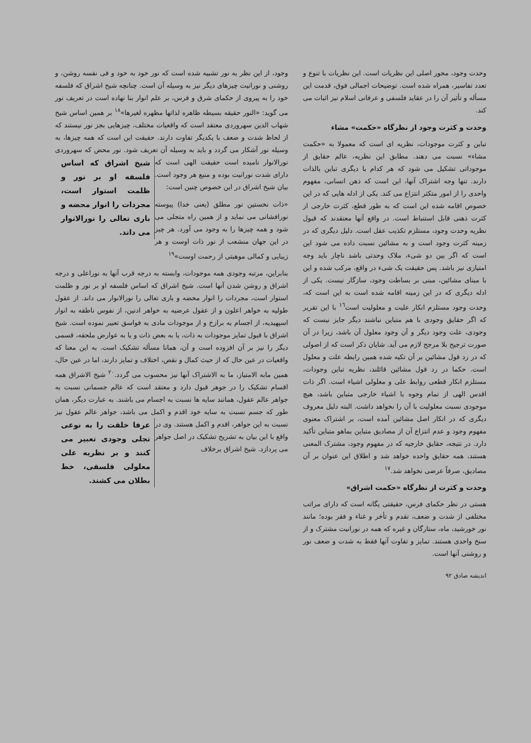وحدت وجود، محور اصلی این نظریات است. این نظریات با تنوع و تعدد تفاسیر، همراه شده است. توضیحات اجمالی فوق، قدمت این مسأله و تأثیر آن را در عقاید فلسفی و عرفانی اسلام نیز اثبات می کند.
وحدت و کثرت وجود از نظرگاه «حکمت» مشاء
تباین و کثرت موجودات، نظریه ای است که معمولا به «حکمت مشاء» نسبت می دهند. مطابق این نظریه، عالم حقایق از موجوداتی تشکیل می شود که هر کدام با دیگری تباین بالذات دارند. تنها وجه اشتراک آنها، این است که ذهن انسانی، مفهوم واحدی را از امور متکثر انتزاع می کند. یکی از ادله هایی که در این خصوص اقامه شده این است که به طور قطع، کثرت خارجی از کثرت ذهنی قابل استنباط است. در واقع آنها معتقدند که قبول نظریه وحدت وجود، مستلزم تکذیب عقل است. دلیل دیگری که در زمینه کثرت وجود است و به مشائین نسبت داده می شود این است که اگر بین دو شیء، ملاک وحدتی باشد ناچار باید وجه امتیازی نیز باشد. پس حقیقت یک شیء در واقع، مرکب شده و این با مبنای مشائین، مبنی بر بساطت وجود، سازگار نیست. یکی از ادله دیگری که در این زمینه اقامه شده است به این است که، وحدت وجود مستلزم انکار علیت و معلولیت است<sup>١٦</sup> با این تقریر که اگر حقایق وجودی با هم متباین نباشند دیگر جایز نیست که وجودی، علت وجود دیگر و آن وجود معلول آن باشد، زیرا در آن صورت ترجیح بلا مرجح لازم می آید. شایان ذکر است که از اصولی که در رد قول مشائین بر آن تکیه شده همین رابطه علت و معلول است. حکما در رد قول مشائین قائلند، نظریه تباین وجودات، مستلزم انکار قطعی روابط علی و معلولی اشیاء است. اگر ذات اقدس الهی از تمام وجوه با اشیاء خارجی متباین باشد، هیچ موجودی نسبت معلولیت با آن را نخواهد داشت. البته دلیل معروف دیگری که در انکار اصل مشائین آمده است، بر اشتراک معنوی مفهوم وجود و عدم انتزاع آن از مصادیق متباین بماهو متباین تأکید دارد. در نتیجه، حقایق خارجیه که در مفهوم وجود، مشترک المعنی هستند، همه حقایق واحده خواهد شد و اطلاق این عنوان بر آن مصادیق، صرفاً عرضی نخواهد شد.<sup>١٧</sup>
وحدت و کثرت از نظرگاه «حکمت اشراق»
هستی در نظر حکمای فرس، حقیقتی یگانه است که دارای مراتب مختلفی از شدت و ضعف، تقدم و تأخر و غناء و فقر بوده؛ مانند نور خورشید، ماه، ستارگان و غیره که همه در نورانیت مشترک و از سنخ واحدی هستند. تمایز و تفاوت آنها فقط به شدت و ضعف نور و روشنی آنها است.
اندیشه صادق ۹۲
وجود، از این نظر به نور تشبیه شده است که نور خود به خود و فی نفسه روشن، و روشنی و نورانیت چیزهای دیگر نیز به وسیله آن است. چنانچه شیخ اشراق که فلسفه خود را به پیروی از حکمای شرق و فرس، بر علم انوار بنا نهاده است در تعریف نور می گوید: «النور حقیقه بسیطه ظاهره لذاتها مظهره لغیرها»<sup>١٨</sup> بر همین اساس شیخ شهاب الدین سهروردی معتقد است که واقعیات مختلف، چیزهایی بجز نور نیستند که از لحاظ شدت و ضعف با یکدیگر تفاوت دارند. حقیقت این است که همه چیزها، به وسیله نور آشکار می گردد و باید به وسیله آن تعریف شود. نور محض که سهروردی نورالانوار نامیده است حقیقت الهی شیخ اشراق که اساس فلسفه او بر نور و ظلمت استوار است، مجردات را انوار محضه و باری تعالی را نورالانوار می داند. است که دارای شدت نورانیت بوده و منبع هر وجود است. بیان شیخ اشراق در این خصوص چنین است:
«ذات نخستین نور مطلق (یعنی خدا) پیوسته نورافشانی می نماید و از همین راه متجلی می شود و همه چیزها را به وجود می آورد. هر چیز در این جهان منشعب از نور ذات اوست و هر زیبایی و کمالی موهبتی از رحمت اوست»<sup>١٩</sup>
بنابراین، مرتبه وجودی همه موجودات، وابسته به درجه قرب آنها به نوراعلی و درجه اشراق و روشن شدن آنها است. شیخ اشراق که اساس فلسفه او بر نور و ظلمت استوار است، مجردات را انوار محضه و باری تعالی را نورالانوار می داند. از عقول طولیه به خواهر اعلون و از عقول عرضیه به خواهر ادنین، از نفوس ناطقه به انوار اسپهیدیه، از اجسام به برازخ و از موجودات مادی به فواسق تعبیر نموده است. شیخ اشراق با قبول تمایز موجودات به ذات، یا به بعض ذات و یا به عوارض ملحقه، قسمی دیگر را نیز بر آن افزوده است و آن، همانا مسأله تشکیک است. به این معنا که واقعیات در عین حال که از حیث کمال و نقص، اختلاف و تمایز دارند، اما در عین حال، همین مابه الامتیاز، ما به الاشتراک آنها نیز محسوب می گردد.<sup>٢٠</sup> شیخ الاشراق همه اقسام تشکیک را در جوهر قبول دارد و معتقد است که عالم جسمانی نسبت به جواهر عالم عقول، همانند سایه ها نسبت به اجسام می باشند. به عبارت دیگر، همان طور که جسم نسبت به سایه خود اقدم و اکمل می باشد، جواهر عالم عقول نیز نسبت به این عرفا خلقت را به نوعی تجلی وجودی تعبیر می کنند و بر نظریه علی معلولی فلسفی، خط بطلان می کشند. جواهر، اقدم و اکمل هستند. وی در واقع با این بیان به تشریح تشکیک در اصل جواهر می پردازد. شیخ اشراق برخلاف